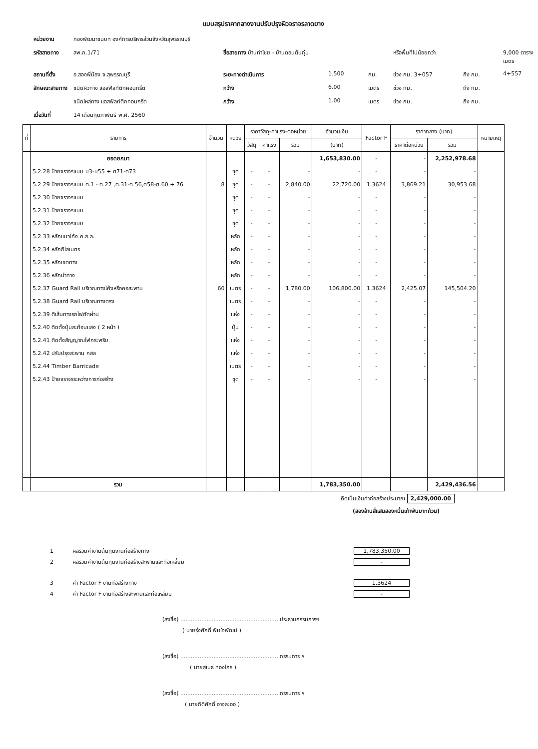แบบสรุปราคากลางงานปรับปรุงผิวจราจรลาดยาง
หน่วยงาน กองพัฒนาชนบท องค์การบริหารส่วนจังหวัดสุพรรณบุรี รหัสสายทาง สพ.ถ.1/71 ชื่อสายทาง บ้านทำไชย - บ้านดอนต้นกุ่ม หรือพื้นที่ไม่น้อยกว่า 9,000 ตารางเมตร สถานที่ตั้ง อ.สองพี่น้อง จ.สุพรรณบุรี ระยะทางดำเนินการ 1.500 กม. ช่วง กม. 3+057 ถึง กม. 4+557 ลักษณะสายทาง ชนิดผิวทาง แอสฟัลท์ติกคอนกรีต กว้าง 6.00 เมตร ช่วง กม. ถึง กม. ชนิดไหล่ทาง แอสฟัลท์ติกคอนกรีต กว้าง 1.00 เมตร ช่วง กม. ถึง กม. เมื่อวันที่ 14 เดือนกุมภาพันธ์ พ.ศ. 2560
| ที่ | รายการ | จำนวน | หน่วย | ราคาวัสดุ-ค่าแรง-ต่อหน่วย | | | จำนวนเงิน | Factor F | ราคากลาง (บาท) | | หมายเหตุ |
| --- | --- | --- | --- | --- | --- | --- | --- | --- | --- | --- | --- |
| | | | | วัสดุ | ค่าแรง | รวม | (บาท) | | ราคาต่อหน่วย | รวม | |
| | ยอดยกมา | | | | | | 1,653,830.00 | - | - | 2,252,978.68 | |
| | 5.2.28 ป้ายจราจรแบบ บ3-บ55 + ต71-ต73 | | ชุด | - | - | - | - | - | - | - | |
| | 5.2.29 ป้ายจราจรแบบ ต.1 - ต.27 ,ต.31-ต.56,ต58-ต.60 + 76 | 8 | ชุด | - | - | 2,840.00 | 22,720.00 | 1.3624 | 3,869.21 | 30,953.68 | |
| | 5.2.30 ป้ายจราจรแบบ | | ชุด | - | - | - | - | - | - | - | |
| | 5.2.31 ป้ายจราจรแบบ | | ชุด | - | - | - | - | - | - | - | |
| | 5.2.32 ป้ายจราจรแบบ | | ชุด | - | - | - | - | - | - | - | |
| | 5.2.33 หลักแนวโค้ง ค.ส.ล. | | หลัก | - | - | - | - | - | - | - | |
| | 5.2.34 หลักกิโลเมตร | | หลัก | - | - | - | - | - | - | - | |
| | 5.2.35 หลักเขตทาง | | หลัก | - | - | - | - | - | - | - | |
| | 5.2.36 หลักนำทาง | | หลัก | - | - | - | - | - | - | - | |
| | 5.2.37 Guard Rail บริเวณทางโค้งหรือคอสะพาน | 60 | เมตร | - | - | 1,780.00 | 106,800.00 | 1.3624 | 2,425.07 | 145,504.20 | |
| | 5.2.38 Guard Rail บริเวณทางตรง | | เมตร | - | - | - | - | - | - | - | |
| | 5.2.39 ตีเส้นทางรถไฟตัดผ่าน | | แห่ง | - | - | - | - | - | - | - | |
| | 5.2.40 ติดตั้งปุ่มสะท้อนแสง ( 2 หน้า ) | | ปุ่ม | - | - | - | - | - | - | - | |
| | 5.2.41 ติดตั้งสัญญาณไฟกระพริบ | | แห่ง | - | - | - | - | - | - | - | |
| | 5.2.42 ปรับปรุงสะพาน คสล | | แห่ง | - | - | - | - | - | - | - | |
| | 5.2.44 Timber Barricade | | เมตร | - | - | - | - | - | - | - | |
| | 5.2.43 ป้ายจราจรระหว่างการก่อสร้าง | | ชุด | - | - | - | - | - | - | - | |
| | รวม | | | | | | 1,783,350.00 | | | 2,429,436.56 | |
คิดเป็นเงินค่าก่อสร้างประมาณ 2,429,000.00
(สองล้านสี่แสนสองหมื่นเก้าพันบาทถ้วน)
1 ผลรวมค่างานต้นทุนงานก่อสร้างทาง 1,783,350.00
2 ผลรวมค่างานต้นทุนงานก่อสร้างสะพานและท่อเหลี่ยม -
3 ค่า Factor F งานก่อสร้างทาง 1.3624
4 ค่า Factor F งานก่อสร้างสะพานและท่อเหลี่ยม -
(ลงชื่อ) ........................................................ ประธานกรรมการฯ
( นายรุ่งศักดิ์ พิมใจพัฒน์ )
(ลงชื่อ) ........................................................ กรรมการ ฯ
( นายสุเมธ ทองไกร )
(ลงชื่อ) ........................................................ กรรมการ ฯ
( นายกิติศักดิ์ อาจละออ )